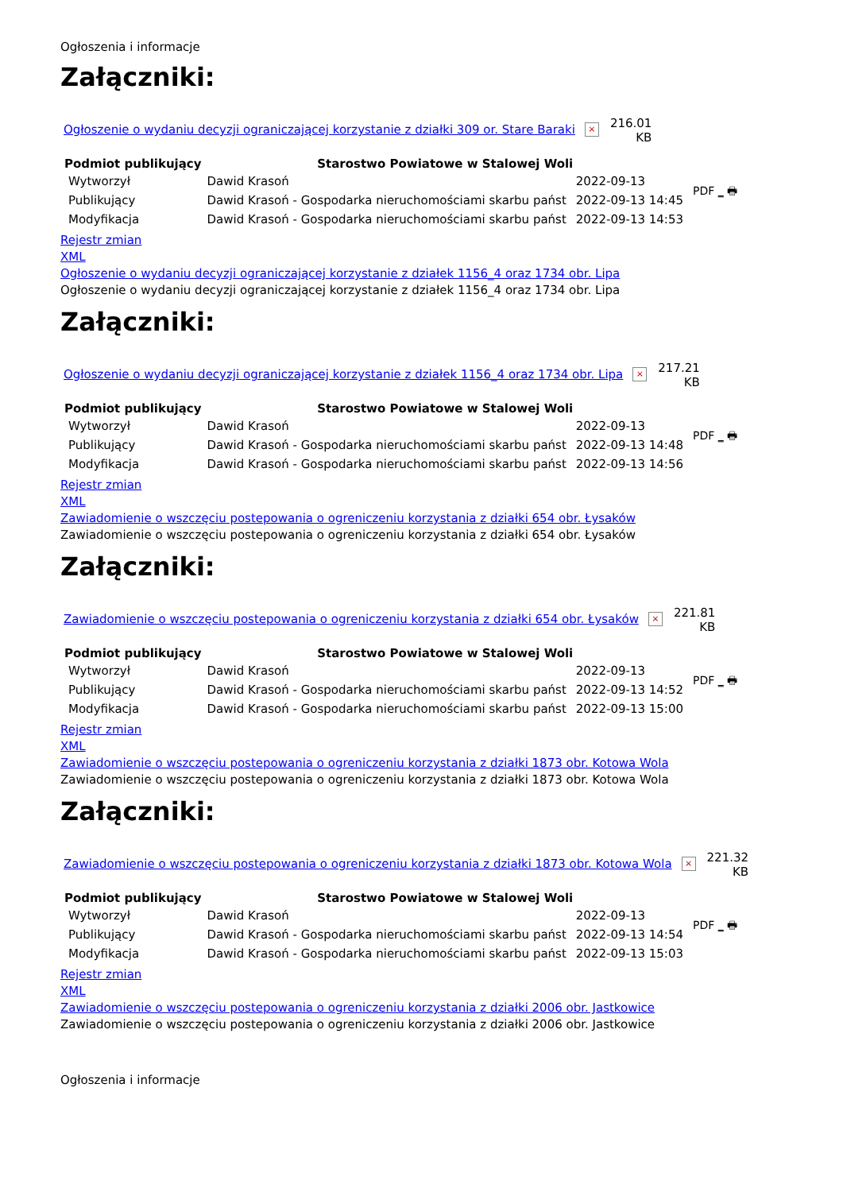Ogłoszenia i informacje
Załączniki:
Ogłoszenie o wydaniu decyzji ograniczającej korzystanie z działki 309 or. Stare Baraki ×
216.01
KB
| Podmiot publikujący | Starostwo Powiatowe w Stalowej Woli | | PDF _ 🖶 |
| Wytworzył | Dawid Krasoń | 2022-09-13 | |
| Publikujący | Dawid Krasoń - Gospodarka nieruchomościami skarbu państ | 2022-09-13 14:45 | |
| Modyfikacja | Dawid Krasoń - Gospodarka nieruchomościami skarbu państ | 2022-09-13 14:53 | |
Rejestr zmian
XML
Ogłoszenie o wydaniu decyzji ograniczającej korzystanie z działek 1156_4 oraz 1734 obr. Lipa
Ogłoszenie o wydaniu decyzji ograniczającej korzystanie z działek 1156_4 oraz 1734 obr. Lipa
Załączniki:
Ogłoszenie o wydaniu decyzji ograniczającej korzystanie z działek 1156_4 oraz 1734 obr. Lipa ×
217.21
KB
| Podmiot publikujący | Starostwo Powiatowe w Stalowej Woli | | PDF _ 🖶 |
| Wytworzył | Dawid Krasoń | 2022-09-13 | |
| Publikujący | Dawid Krasoń - Gospodarka nieruchomościami skarbu państ | 2022-09-13 14:48 | |
| Modyfikacja | Dawid Krasoń - Gospodarka nieruchomościami skarbu państ | 2022-09-13 14:56 | |
Rejestr zmian
XML
Zawiadomienie o wszczęciu postepowania o ogreniczeniu korzystania z działki 654 obr. Łysaków
Zawiadomienie o wszczęciu postepowania o ogreniczeniu korzystania z działki 654 obr. Łysaków
Załączniki:
Zawiadomienie o wszczęciu postepowania o ogreniczeniu korzystania z działki 654 obr. Łysaków ×
221.81
KB
| Podmiot publikujący | Starostwo Powiatowe w Stalowej Woli | | PDF _ 🖶 |
| Wytworzył | Dawid Krasoń | 2022-09-13 | |
| Publikujący | Dawid Krasoń - Gospodarka nieruchomościami skarbu państ | 2022-09-13 14:52 | |
| Modyfikacja | Dawid Krasoń - Gospodarka nieruchomościami skarbu państ | 2022-09-13 15:00 | |
Rejestr zmian
XML
Zawiadomienie o wszczęciu postepowania o ogreniczeniu korzystania z działki 1873 obr. Kotowa Wola
Zawiadomienie o wszczęciu postepowania o ogreniczeniu korzystania z działki 1873 obr. Kotowa Wola
Załączniki:
Zawiadomienie o wszczęciu postepowania o ogreniczeniu korzystania z działki 1873 obr. Kotowa Wola ×
221.32
KB
| Podmiot publikujący | Starostwo Powiatowe w Stalowej Woli | | PDF _ 🖶 |
| Wytworzył | Dawid Krasoń | 2022-09-13 | |
| Publikujący | Dawid Krasoń - Gospodarka nieruchomościami skarbu państ | 2022-09-13 14:54 | |
| Modyfikacja | Dawid Krasoń - Gospodarka nieruchomościami skarbu państ | 2022-09-13 15:03 | |
Rejestr zmian
XML
Zawiadomienie o wszczęciu postepowania o ogreniczeniu korzystania z działki 2006 obr. Jastkowice
Zawiadomienie o wszczęciu postepowania o ogreniczeniu korzystania z działki 2006 obr. Jastkowice
Ogłoszenia i informacje